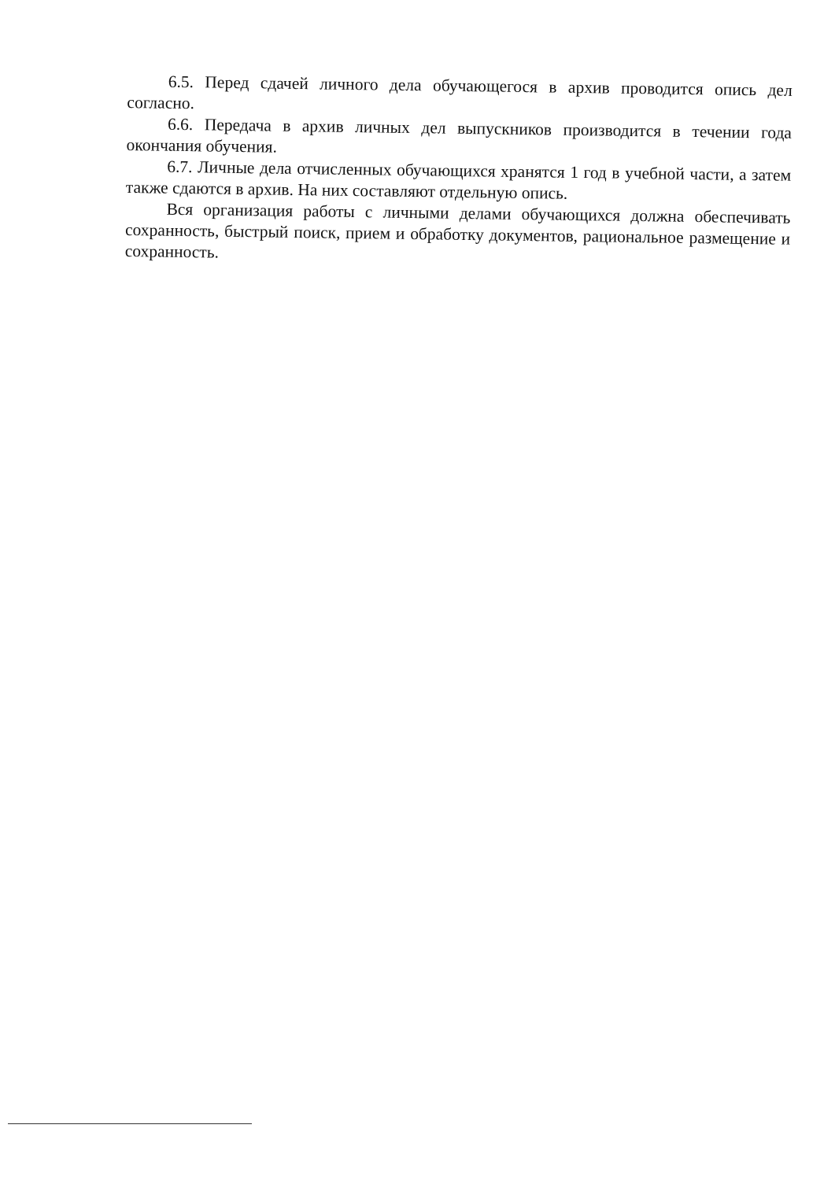6.5. Перед сдачей личного дела обучающегося в архив проводится опись дел согласно.
6.6. Передача в архив личных дел выпускников производится в течении года окончания обучения.
6.7. Личные дела отчисленных обучающихся хранятся 1 год в учебной части, а затем также сдаются в архив. На них составляют отдельную опись.
Вся организация работы с личными делами обучающихся должна обеспечивать сохранность, быстрый поиск, прием и обработку документов, рациональное размещение и сохранность.